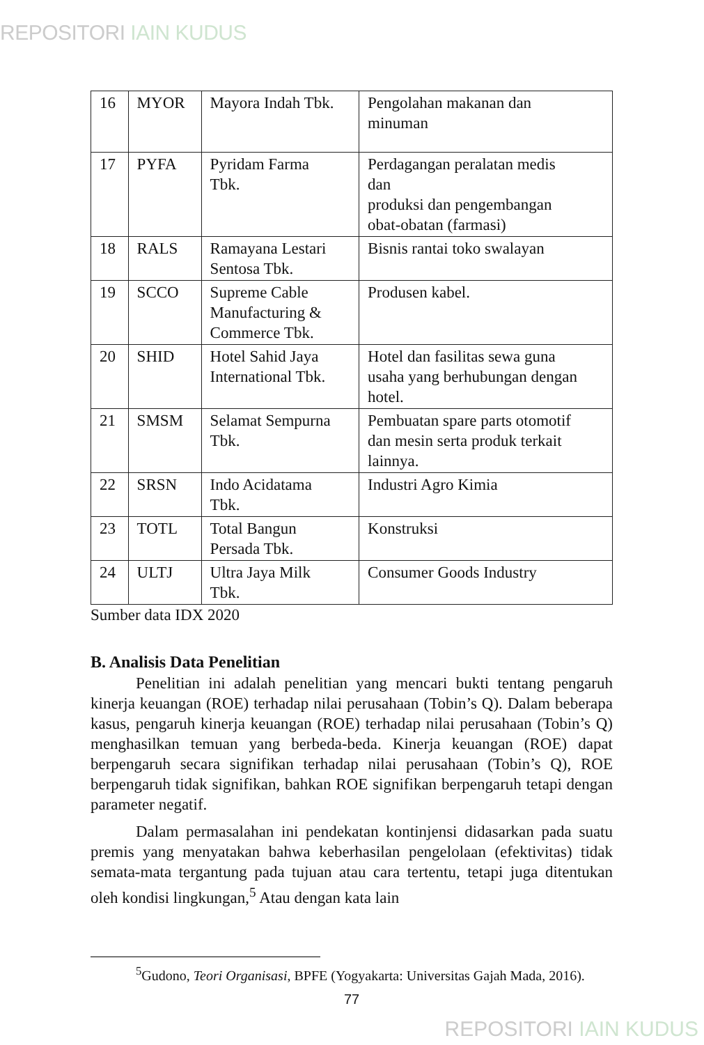REPOSITORI IAIN KUDUS
| 16 | MYOR | Mayora Indah Tbk. | Pengolahan makanan dan minuman |
| 17 | PYFA | Pyridam Farma Tbk. | Perdagangan peralatan medis dan produksi dan pengembangan obat-obatan (farmasi) |
| 18 | RALS | Ramayana Lestari Sentosa Tbk. | Bisnis rantai toko swalayan |
| 19 | SCCO | Supreme Cable Manufacturing & Commerce Tbk. | Produsen kabel. |
| 20 | SHID | Hotel Sahid Jaya International Tbk. | Hotel dan fasilitas sewa guna usaha yang berhubungan dengan hotel. |
| 21 | SMSM | Selamat Sempurna Tbk. | Pembuatan spare parts otomotif dan mesin serta produk terkait lainnya. |
| 22 | SRSN | Indo Acidatama Tbk. | Industri Agro Kimia |
| 23 | TOTL | Total Bangun Persada Tbk. | Konstruksi |
| 24 | ULTJ | Ultra Jaya Milk Tbk. | Consumer Goods Industry |
Sumber data IDX 2020
B. Analisis Data Penelitian
Penelitian ini adalah penelitian yang mencari bukti tentang pengaruh kinerja keuangan (ROE) terhadap nilai perusahaan (Tobin’s Q). Dalam beberapa kasus, pengaruh kinerja keuangan (ROE) terhadap nilai perusahaan (Tobin’s Q) menghasilkan temuan yang berbeda-beda. Kinerja keuangan (ROE) dapat berpengaruh secara signifikan terhadap nilai perusahaan (Tobin’s Q), ROE berpengaruh tidak signifikan, bahkan ROE signifikan berpengaruh tetapi dengan parameter negatif.
Dalam permasalahan ini pendekatan kontinjensi didasarkan pada suatu premis yang menyatakan bahwa keberhasilan pengelolaan (efektivitas) tidak semata-mata tergantung pada tujuan atau cara tertentu, tetapi juga ditentukan oleh kondisi lingkungan,<sup>5</sup> Atau dengan kata lain
<sup>5</sup> Gudono, Teori Organisasi, BPFE (Yogyakarta: Universitas Gajah Mada, 2016).
77
REPOSITORI IAIN KUDUS